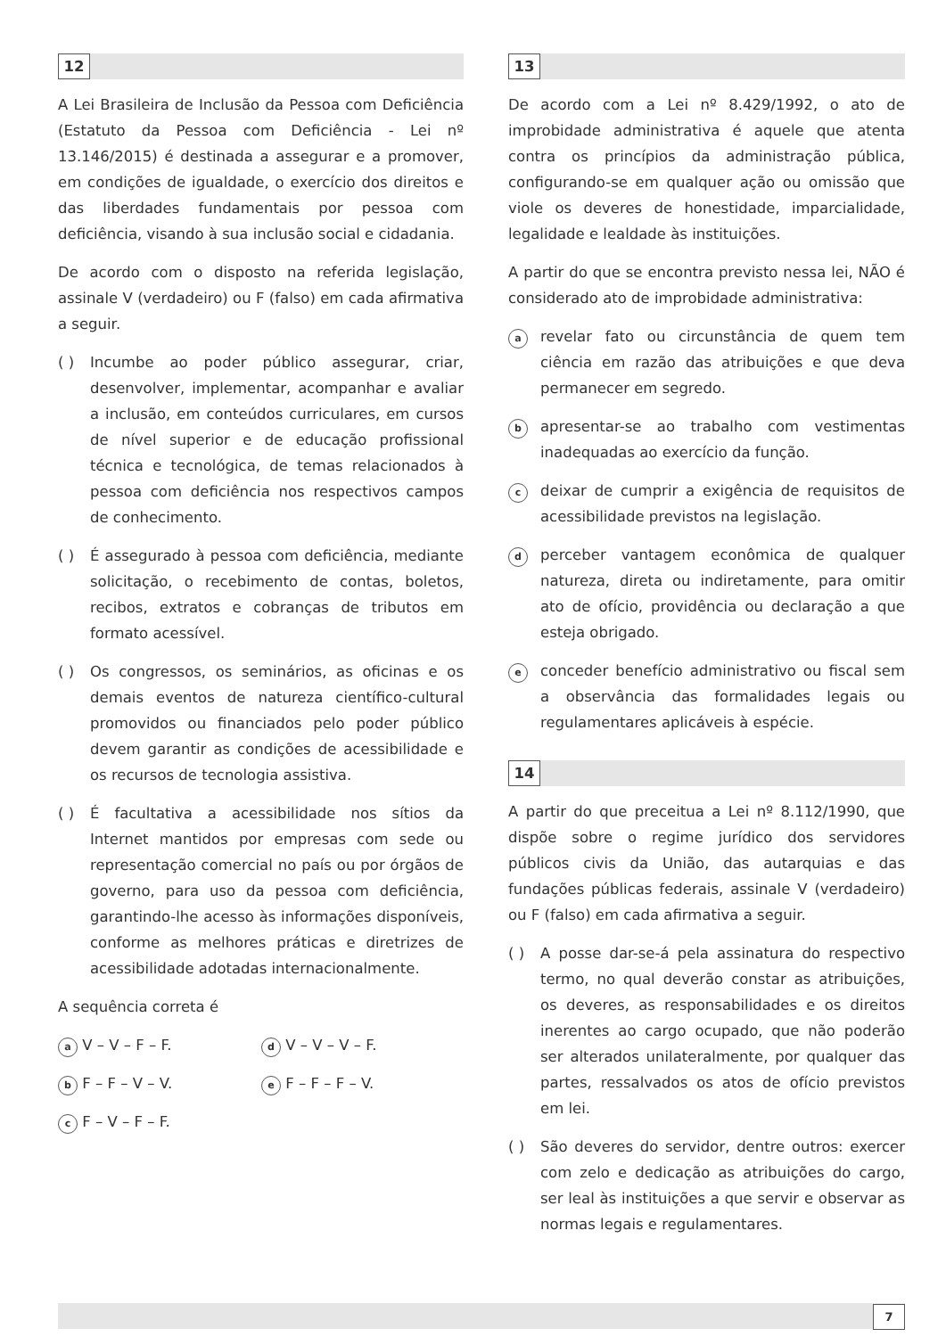12
A Lei Brasileira de Inclusão da Pessoa com Deficiência (Estatuto da Pessoa com Deficiência - Lei nº 13.146/2015) é destinada a assegurar e a promover, em condições de igualdade, o exercício dos direitos e das liberdades fundamentais por pessoa com deficiência, visando à sua inclusão social e cidadania.
De acordo com o disposto na referida legislação, assinale V (verdadeiro) ou F (falso) em cada afirmativa a seguir.
( ) Incumbe ao poder público assegurar, criar, desenvolver, implementar, acompanhar e avaliar a inclusão, em conteúdos curriculares, em cursos de nível superior e de educação profissional técnica e tecnológica, de temas relacionados à pessoa com deficiência nos respectivos campos de conhecimento.
( ) É assegurado à pessoa com deficiência, mediante solicitação, o recebimento de contas, boletos, recibos, extratos e cobranças de tributos em formato acessível.
( ) Os congressos, os seminários, as oficinas e os demais eventos de natureza científico-cultural promovidos ou financiados pelo poder público devem garantir as condições de acessibilidade e os recursos de tecnologia assistiva.
( ) É facultativa a acessibilidade nos sítios da Internet mantidos por empresas com sede ou representação comercial no país ou por órgãos de governo, para uso da pessoa com deficiência, garantindo-lhe acesso às informações disponíveis, conforme as melhores práticas e diretrizes de acessibilidade adotadas internacionalmente.
A sequência correta é
a V – V – F – F.
d V – V – V – F.
b F – F – V – V.
e F – F – F – V.
c F – V – F – F.
13
De acordo com a Lei nº 8.429/1992, o ato de improbidade administrativa é aquele que atenta contra os princípios da administração pública, configurando-se em qualquer ação ou omissão que viole os deveres de honestidade, imparcialidade, legalidade e lealdade às instituições.
A partir do que se encontra previsto nessa lei, NÃO é considerado ato de improbidade administrativa:
a
revelar fato ou circunstância de quem tem ciência em razão das atribuições e que deva permanecer em segredo.
b
apresentar-se ao trabalho com vestimentas inadequadas ao exercício da função.
c
deixar de cumprir a exigência de requisitos de acessibilidade previstos na legislação.
d
perceber vantagem econômica de qualquer natureza, direta ou indiretamente, para omitir ato de ofício, providência ou declaração a que esteja obrigado.
e
conceder benefício administrativo ou fiscal sem a observância das formalidades legais ou regulamentares aplicáveis à espécie.
14
A partir do que preceitua a Lei nº 8.112/1990, que dispõe sobre o regime jurídico dos servidores públicos civis da União, das autarquias e das fundações públicas federais, assinale V (verdadeiro) ou F (falso) em cada afirmativa a seguir.
( ) A posse dar-se-á pela assinatura do respectivo termo, no qual deverão constar as atribuições, os deveres, as responsabilidades e os direitos inerentes ao cargo ocupado, que não poderão ser alterados unilateralmente, por qualquer das partes, ressalvados os atos de ofício previstos em lei.
( ) São deveres do servidor, dentre outros: exercer com zelo e dedicação as atribuições do cargo, ser leal às instituições a que servir e observar as normas legais e regulamentares.
7